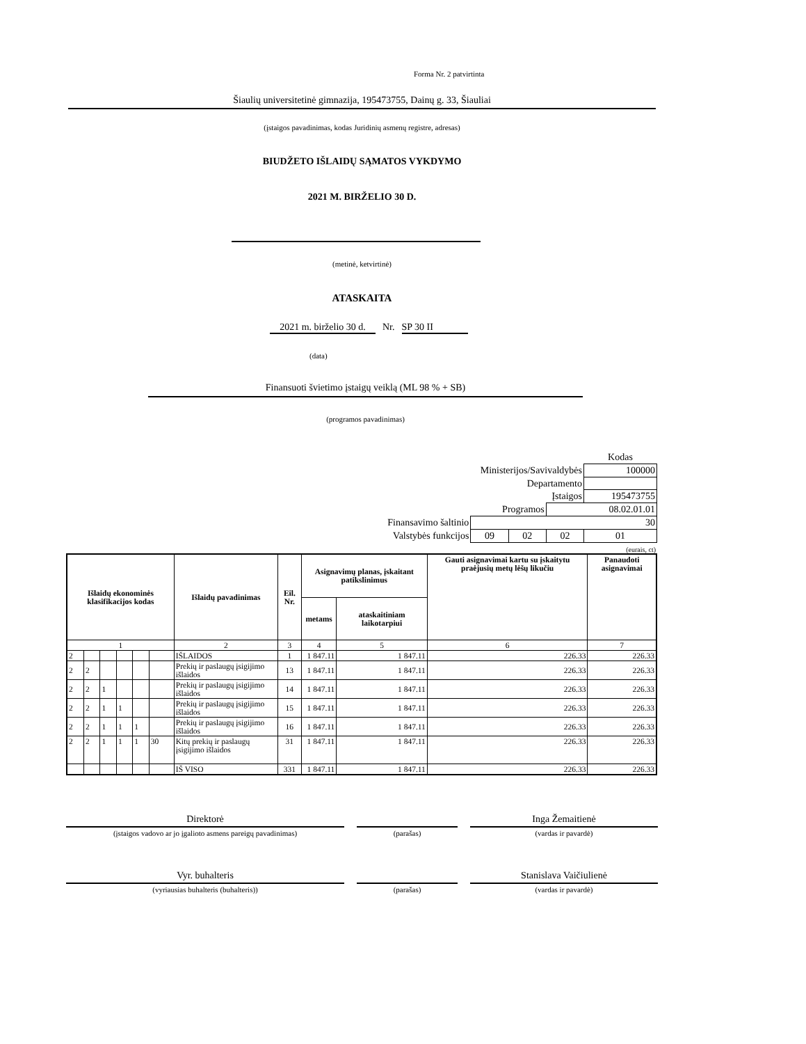Forma Nr. 2 patvirtinta
Šiaulių universitetinė gimnazija, 195473755, Dainų g. 33, Šiauliai
(įstaigos pavadinimas, kodas Juridinių asmenų registre, adresas)
BIUDŽETO IŠLAIDŲ SĄMATOS VYKDYMO
2021 M. BIRŽELIO 30 D.
(metinė, ketvirtinė)
ATASKAITA
2021 m. birželio 30 d. Nr. SP 30 II
(data)
Finansuoti švietimo įstaigų veiklą (ML 98 % + SB)
(programos pavadinimas)
| | | | | Kodas |
| Ministerijos/Savivaldybės | | | | 100000 |
| Departamento | | | | |
| Įstaigos | | | | 195473755 |
| Programos | | | 08.02.01.01 | |
| Finansavimo šaltinio | 30 | | | |
| Valstybės funkcijos | 09 | 02 | 02 | 01 |
(eurais, ct)
| Išlaidų ekonominės klasifikacijos kodas | | | | | | Išlaidų pavadinimas | Eil. Nr. | Asignavimų planas, įskaitant patikslinimus | | Gauti asignavimai kartu su įskaitytu praėjusių metų lėšų likučiu | Panaudoti asignavimai |
| --- | --- | --- | --- | --- | --- | --- | --- | --- | --- | --- | --- |
| | | | | | | | | metams | ataskaitiniam laikotarpiui | | |
| 1 | | | | | | 2 | 3 | 4 | 5 | 6 | 7 |
| 2 | | | | | | IŠLAIDOS | 1 | 1 847.11 | 1 847.11 | 226.33 | 226.33 |
| 2 | 2 | | | | | Prekių ir paslaugų įsigijimo išlaidos | 13 | 1 847.11 | 1 847.11 | 226.33 | 226.33 |
| 2 | 2 | 1 | | | | Prekių ir paslaugų įsigijimo išlaidos | 14 | 1 847.11 | 1 847.11 | 226.33 | 226.33 |
| 2 | 2 | 1 | 1 | | | Prekių ir paslaugų įsigijimo išlaidos | 15 | 1 847.11 | 1 847.11 | 226.33 | 226.33 |
| 2 | 2 | 1 | 1 | 1 | | Prekių ir paslaugų įsigijimo išlaidos | 16 | 1 847.11 | 1 847.11 | 226.33 | 226.33 |
| 2 | 2 | 1 | 1 | 1 | 30 | Kitų prekių ir paslaugų įsigijimo išlaidos | 31 | 1 847.11 | 1 847.11 | 226.33 | 226.33 |
| | | | | | | IŠ VISO | 331 | 1 847.11 | 1 847.11 | 226.33 | 226.33 |
Direktorė
(įstaigos vadovo ar jo įgalioto asmens pareigų pavadinimas)
(parašas)
Inga Žemaitienė
(vardas ir pavardė)
Vyr. buhalteris
(vyriausias buhalteris (buhalteris))
(parašas)
Stanislava Vaičiulienė
(vardas ir pavardė)